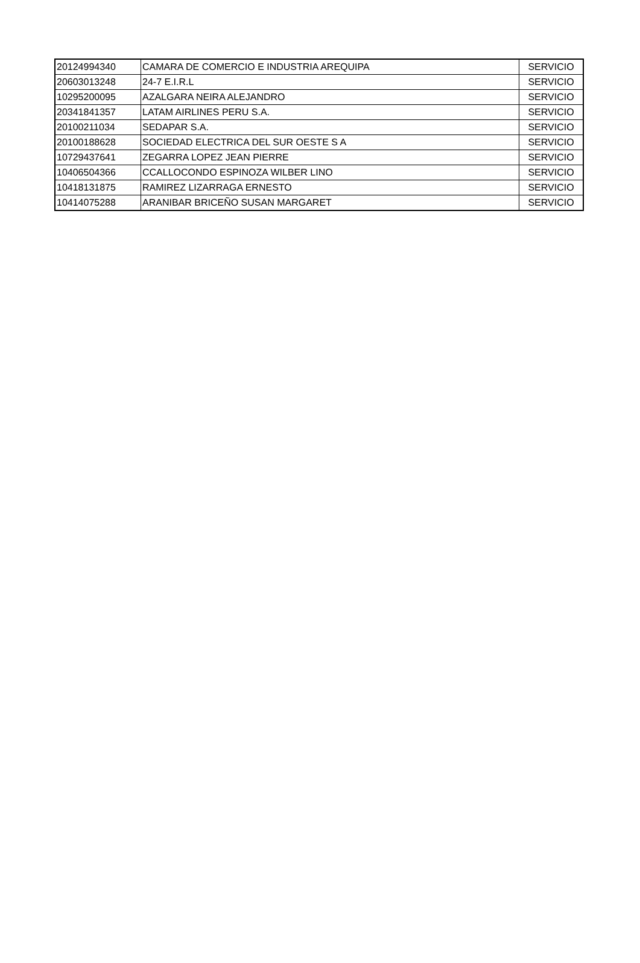| 20124994340 | CAMARA DE COMERCIO E INDUSTRIA AREQUIPA | SERVICIO |
| 20603013248 | 24-7 E.I.R.L | SERVICIO |
| 10295200095 | AZALGARA NEIRA ALEJANDRO | SERVICIO |
| 20341841357 | LATAM AIRLINES PERU S.A. | SERVICIO |
| 20100211034 | SEDAPAR S.A. | SERVICIO |
| 20100188628 | SOCIEDAD ELECTRICA DEL SUR OESTE S A | SERVICIO |
| 10729437641 | ZEGARRA LOPEZ JEAN PIERRE | SERVICIO |
| 10406504366 | CCALLOCONDO ESPINOZA WILBER LINO | SERVICIO |
| 10418131875 | RAMIREZ LIZARRAGA ERNESTO | SERVICIO |
| 10414075288 | ARANIBAR BRICEÑO SUSAN MARGARET | SERVICIO |